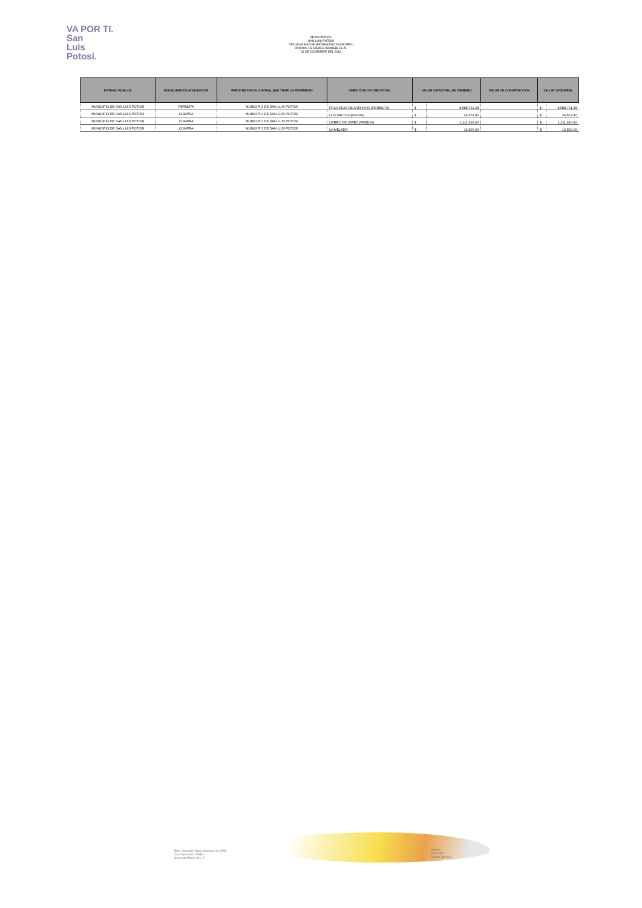VA POR TI.
San
Luis
Potosí.
MUNICIPIO DE
SAN LUIS POTOSI
OFICIALIA MAYOR (PATRIMONIO MUNICIPAL)
PADRON DE BIENES INMUEBLES AL
31 DE DICIEMBRE DEL 2016
| ENTIDAD PUBLICA | MODALIDAD DE ADQUISICION | PERSONA FISICA O MORAL QUE TIENE LA PROPIEDAD | DIRECCION Y/O UBICACIÓN | VALOR CATASTRAL DE TERRENO | | VALOR DE CONSTRUCCION | VALOR CATASTRAL | |
| --- | --- | --- | --- | --- | --- | --- | --- | --- |
| MUNICIPIO DE SAN LUIS POTOSI | PERMUTA | MUNICIPIO DE SAN LUIS POTOSI | PROVINCIA DE ARROYOS (PERMUTA) | $ | 8,588,761.28 | | $ | 8,588,761.28 |
| MUNICIPIO DE SAN LUIS POTOSI | COMPRA | MUNICIPIO DE SAN LUIS POTOSI | LOS SALTOS (BOCAS) | $ | 24,573.40 | | $ | 24,573.40 |
| MUNICIPIO DE SAN LUIS POTOSI | COMPRA | MUNICIPIO DE SAN LUIS POTOSI | CERRO DE JEREZ (PREDIO) | $ | 1,211,616.00 | | $ | 1,211,616.00 |
| MUNICIPIO DE SAN LUIS POTOSI | COMPRA | MUNICIPIO DE SAN LUIS POTOSI | LA MELADA | $ | 16,800.00 | | $ | 16,800.00 |
Blvd. Salvador Nava Martinez No.1580,
Col. Santuario, 78380,
San Luis Potosi, S.L.P.
Aytoslp
@aytoslp
sanluis.gob.mx